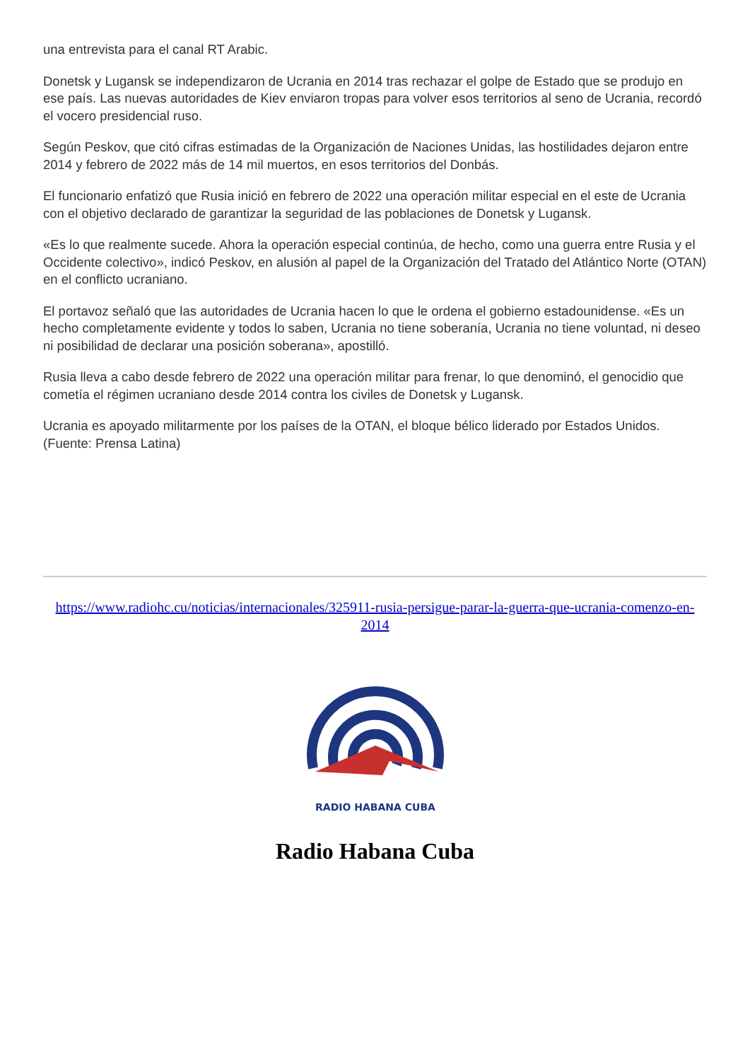una entrevista para el canal RT Arabic.
Donetsk y Lugansk se independizaron de Ucrania en 2014 tras rechazar el golpe de Estado que se produjo en ese país. Las nuevas autoridades de Kiev enviaron tropas para volver esos territorios al seno de Ucrania, recordó el vocero presidencial ruso.
Según Peskov, que citó cifras estimadas de la Organización de Naciones Unidas, las hostilidades dejaron entre 2014 y febrero de 2022 más de 14 mil muertos, en esos territorios del Donbás.
El funcionario enfatizó que Rusia inició en febrero de 2022 una operación militar especial en el este de Ucrania con el objetivo declarado de garantizar la seguridad de las poblaciones de Donetsk y Lugansk.
«Es lo que realmente sucede. Ahora la operación especial continúa, de hecho, como una guerra entre Rusia y el Occidente colectivo», indicó Peskov, en alusión al papel de la Organización del Tratado del Atlántico Norte (OTAN) en el conflicto ucraniano.
El portavoz señaló que las autoridades de Ucrania hacen lo que le ordena el gobierno estadounidense. «Es un hecho completamente evidente y todos lo saben, Ucrania no tiene soberanía, Ucrania no tiene voluntad, ni deseo ni posibilidad de declarar una posición soberana», apostilló.
Rusia lleva a cabo desde febrero de 2022 una operación militar para frenar, lo que denominó, el genocidio que cometía el régimen ucraniano desde 2014 contra los civiles de Donetsk y Lugansk.
Ucrania es apoyado militarmente por los países de la OTAN, el bloque bélico liderado por Estados Unidos. (Fuente: Prensa Latina)
https://www.radiohc.cu/noticias/internacionales/325911-rusia-persigue-parar-la-guerra-que-ucrania-comenzo-en-2014
RADIO HABANA CUBA
Radio Habana Cuba